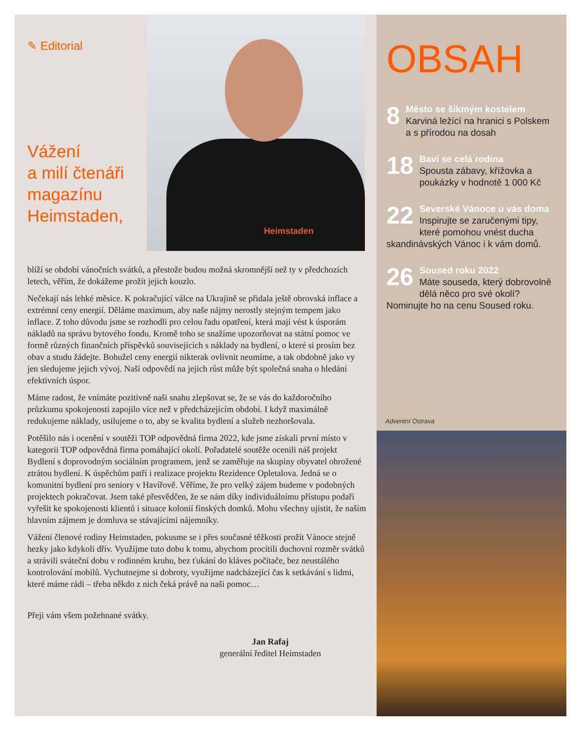✎ Editorial
Vážení
a milí čtenáři
magazínu
Heimstaden,
Heimstaden
blíží se období vánočních svátků, a přestože budou možná skromnější než ty v předchozích letech, věřím, že dokážeme prožít jejich kouzlo.
Nečekají nás lehké měsíce. K pokračující válce na Ukrajině se přidala ještě obrovská inflace a extrémní ceny energií. Děláme maximum, aby naše nájmy nerostly stejným tempem jako inflace. Z toho důvodu jsme se rozhodli pro celou řadu opatření, která mají vést k úsporám nákladů na správu bytového fondu. Kromě toho se snažíme upozorňovat na státní pomoc ve formě různých finančních příspěvků souvisejících s náklady na bydlení, o které si prosím bez obav a studu žádejte. Bohužel ceny energií nikterak ovlivnit neumíme, a tak obdobně jako vy jen sledujeme jejich vývoj. Naší odpovědí na jejich růst může být společná snaha o hledání efektivních úspor.
Máme radost, že vnímáte pozitivně naši snahu zlepšovat se, že se vás do každoročního průzkumu spokojenosti zapojilo více než v předcházejícím období. I když maximálně redukujeme náklady, usilujeme o to, aby se kvalita bydlení a služeb nezhoršovala.
Potěšilo nás i ocenění v soutěži TOP odpovědná firma 2022, kde jsme získali první místo v kategorii TOP odpovědná firma pomáhající okolí. Pořadatelé soutěže ocenili náš projekt Bydlení s doprovodným sociálním programem, jenž se zaměřuje na skupiny obyvatel ohrožené ztrátou bydlení. K úspěchům patří i realizace projektu Rezidence Opletalova. Jedná se o komunitní bydlení pro seniory v Havířově. Věříme, že pro velký zájem budeme v podobných projektech pokračovat. Jsem také přesvědčen, že se nám díky individuálnímu přístupu podaří vyřešit ke spokojenosti klientů i situace kolonií finských domků. Mohu všechny ujistit, že naším hlavním zájmem je domluva se stávajícími nájemníky.
Vážení členové rodiny Heimstaden, pokusme se i přes současné těžkosti prožít Vánoce stejně hezky jako kdykoli dřív. Využijme tuto dobu k tomu, abychom procítili duchovní rozměr svátků a strávili sváteční dobu v rodinném kruhu, bez ťukání do kláves počítače, bez neustálého kontrolování mobilů. Vychutnejme si dobroty, využijme nadcházející čas k setkávání s lidmi, které máme rádi – třeba někdo z nich čeká právě na naši pomoc…
Přeji vám všem požehnané svátky.
Jan Rafaj
generální ředitel Heimstaden
OBSAH
8 Město se šikmým kostelem
Karviná ležící na hranici s Polskem a s přírodou na dosah
18 Baví se celá rodina
Spousta zábavy, křížovka a poukázky v hodnotě 1 000 Kč
22 Severské Vánoce u vás doma
Inspirujte se zaručenými tipy, které pomohou vnést ducha skandinávských Vánoc i k vám domů.
26 Soused roku 2022
Máte souseda, který dobrovolně dělá něco pro své okolí? Nominujte ho na cenu Soused roku.
Adventní Ostrava